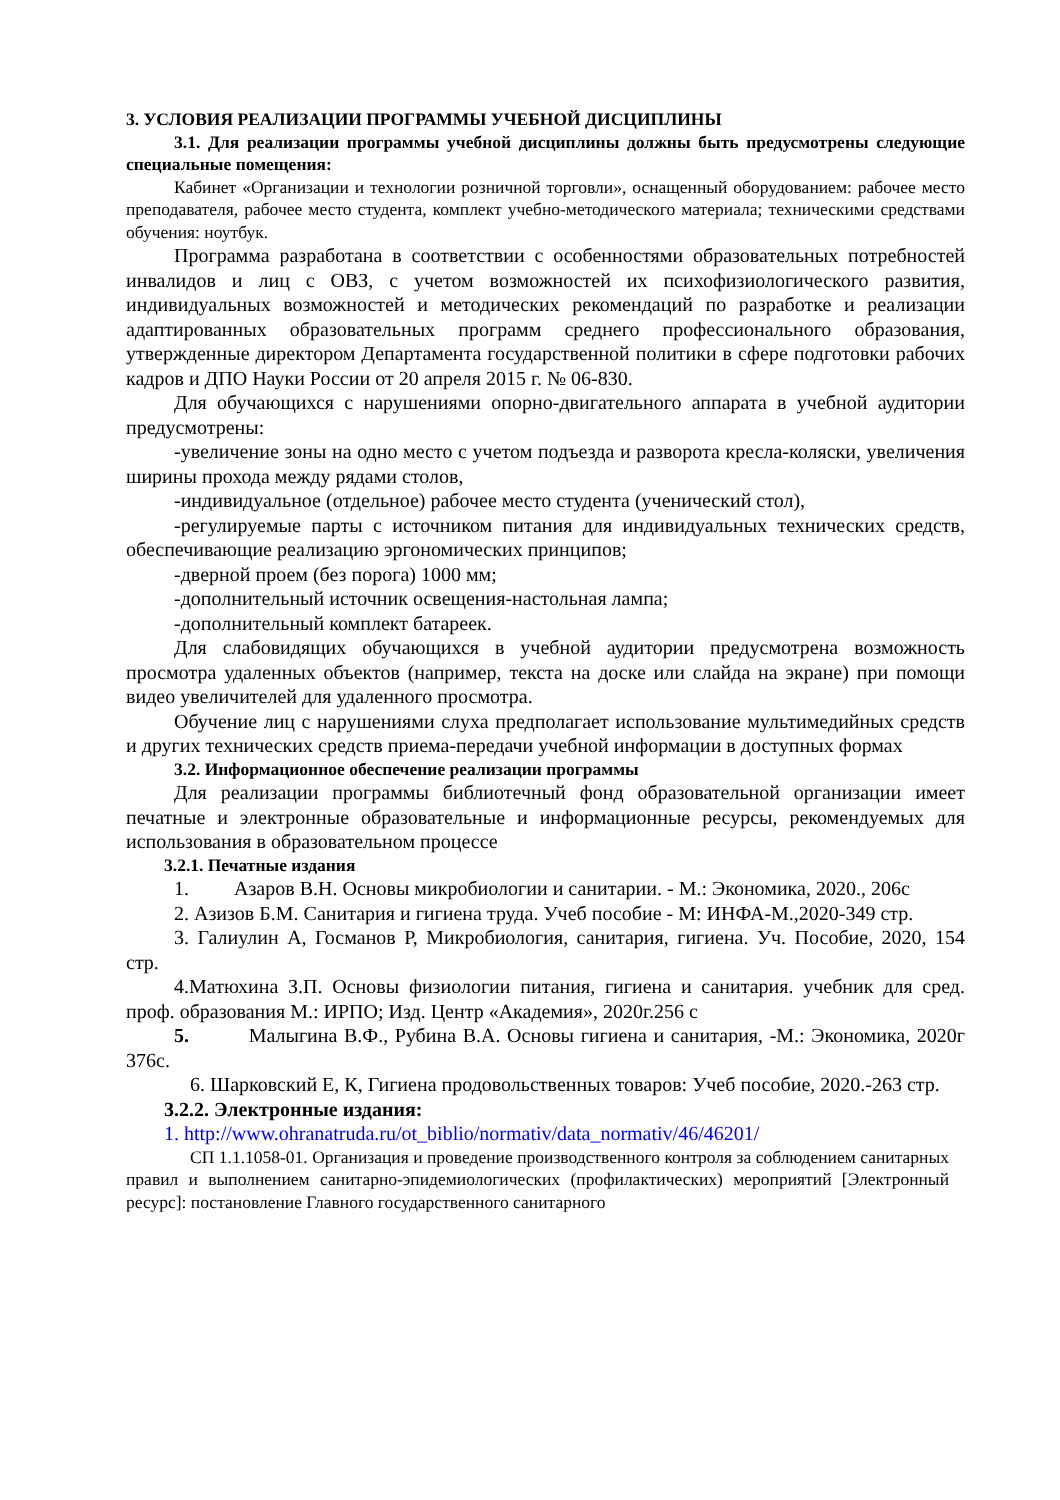3. УСЛОВИЯ РЕАЛИЗАЦИИ ПРОГРАММЫ УЧЕБНОЙ ДИСЦИПЛИНЫ
3.1. Для реализации программы учебной дисциплины должны быть предусмотрены следующие специальные помещения:
Кабинет «Организации и технологии розничной торговли», оснащенный оборудованием: рабочее место преподавателя, рабочее место студента, комплект учебно-методического материала; техническими средствами обучения: ноутбук.
Программа разработана в соответствии с особенностями образовательных потребностей инвалидов и лиц с ОВЗ, с учетом возможностей их психофизиологического развития, индивидуальных возможностей и методических рекомендаций по разработке и реализации адаптированных образовательных программ среднего профессионального образования, утвержденные директором Департамента государственной политики в сфере подготовки рабочих кадров и ДПО Науки России от 20 апреля 2015 г. № 06-830.
Для обучающихся с нарушениями опорно-двигательного аппарата в учебной аудитории предусмотрены:
-увеличение зоны на одно место с учетом подъезда и разворота кресла-коляски, увеличения ширины прохода между рядами столов,
-индивидуальное (отдельное) рабочее место студента (ученический стол),
-регулируемые парты с источником питания для индивидуальных технических средств, обеспечивающие реализацию эргономических принципов;
-дверной проем (без порога) 1000 мм;
-дополнительный источник освещения-настольная лампа;
-дополнительный комплект батареек.
Для слабовидящих обучающихся в учебной аудитории предусмотрена возможность просмотра удаленных объектов (например, текста на доске или слайда на экране) при помощи видео увеличителей для удаленного просмотра.
Обучение лиц с нарушениями слуха предполагает использование мультимедийных средств и других технических средств приема-передачи учебной информации в доступных формах
3.2. Информационное обеспечение реализации программы
Для реализации программы библиотечный фонд образовательной организации имеет печатные и электронные образовательные и информационные ресурсы, рекомендуемых для использования в образовательном процессе
3.2.1. Печатные издания
1. Азаров В.Н. Основы микробиологии и санитарии. - М.: Экономика, 2020., 206с
2. Азизов Б.М. Санитария и гигиена труда. Учеб пособие - М: ИНФА-М.,2020-349 стр.
3. Галиулин А, Госманов Р, Микробиология, санитария, гигиена. Уч. Пособие, 2020, 154 стр.
4.Матюхина З.П. Основы физиологии питания, гигиена и санитария. учебник для сред. проф. образования М.: ИРПО; Изд. Центр «Академия», 2020г.256 с
5. Малыгина В.Ф., Рубина В.А. Основы гигиена и санитария, -М.: Экономика, 2020г 376с.
6. Шарковский Е, К, Гигиена продовольственных товаров: Учеб пособие, 2020.-263 стр.
3.2.2. Электронные издания:
1. http://www.ohranatruda.ru/ot_biblio/normativ/data_normativ/46/46201/
СП 1.1.1058-01. Организация и проведение производственного контроля за соблюдением санитарных правил и выполнением санитарно-эпидемиологических (профилактических) мероприятий [Электронный ресурс]: постановление Главного государственного санитарного